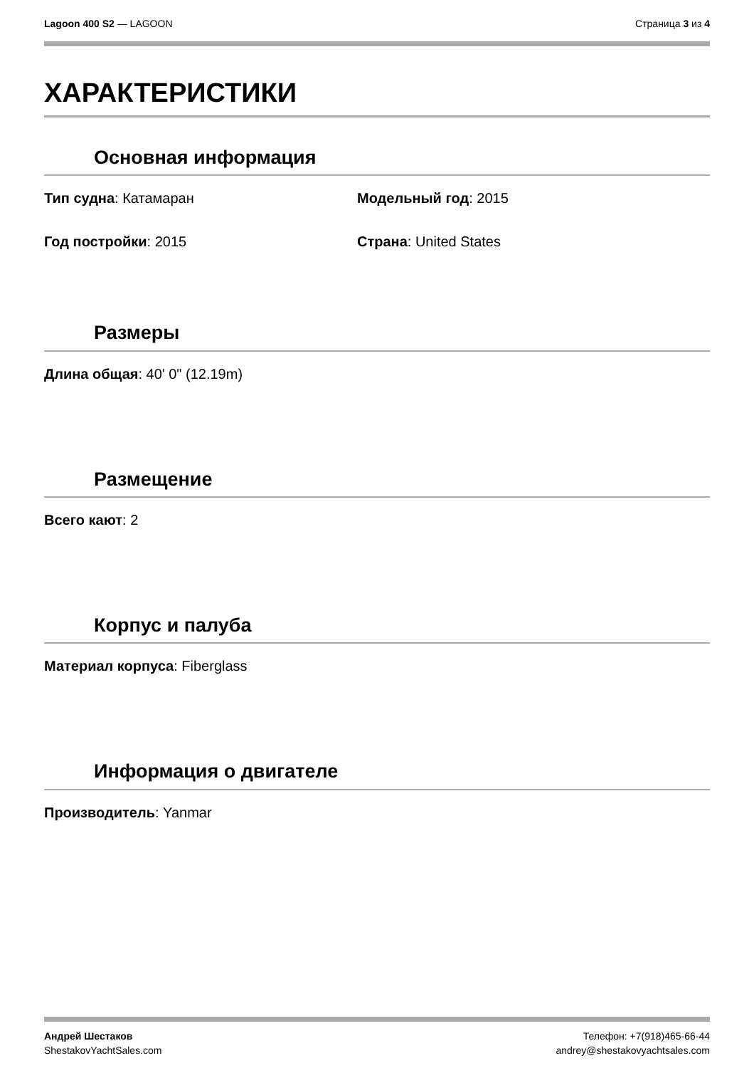Lagoon 400 S2 — LAGOON Страница 3 из 4
ХАРАКТЕРИСТИКИ
Основная информация
Тип судна: Катамаран Модельный год: 2015
Год постройки: 2015 Страна: United States
Размеры
Длина общая: 40' 0" (12.19m)
Размещение
Всего кают: 2
Корпус и палуба
Материал корпуса: Fiberglass
Информация о двигателе
Производитель: Yanmar
Андрей Шестаков
ShestakovYachtSales.com
Телефон: +7(918)465-66-44
andrey@shestakovyachtsales.com